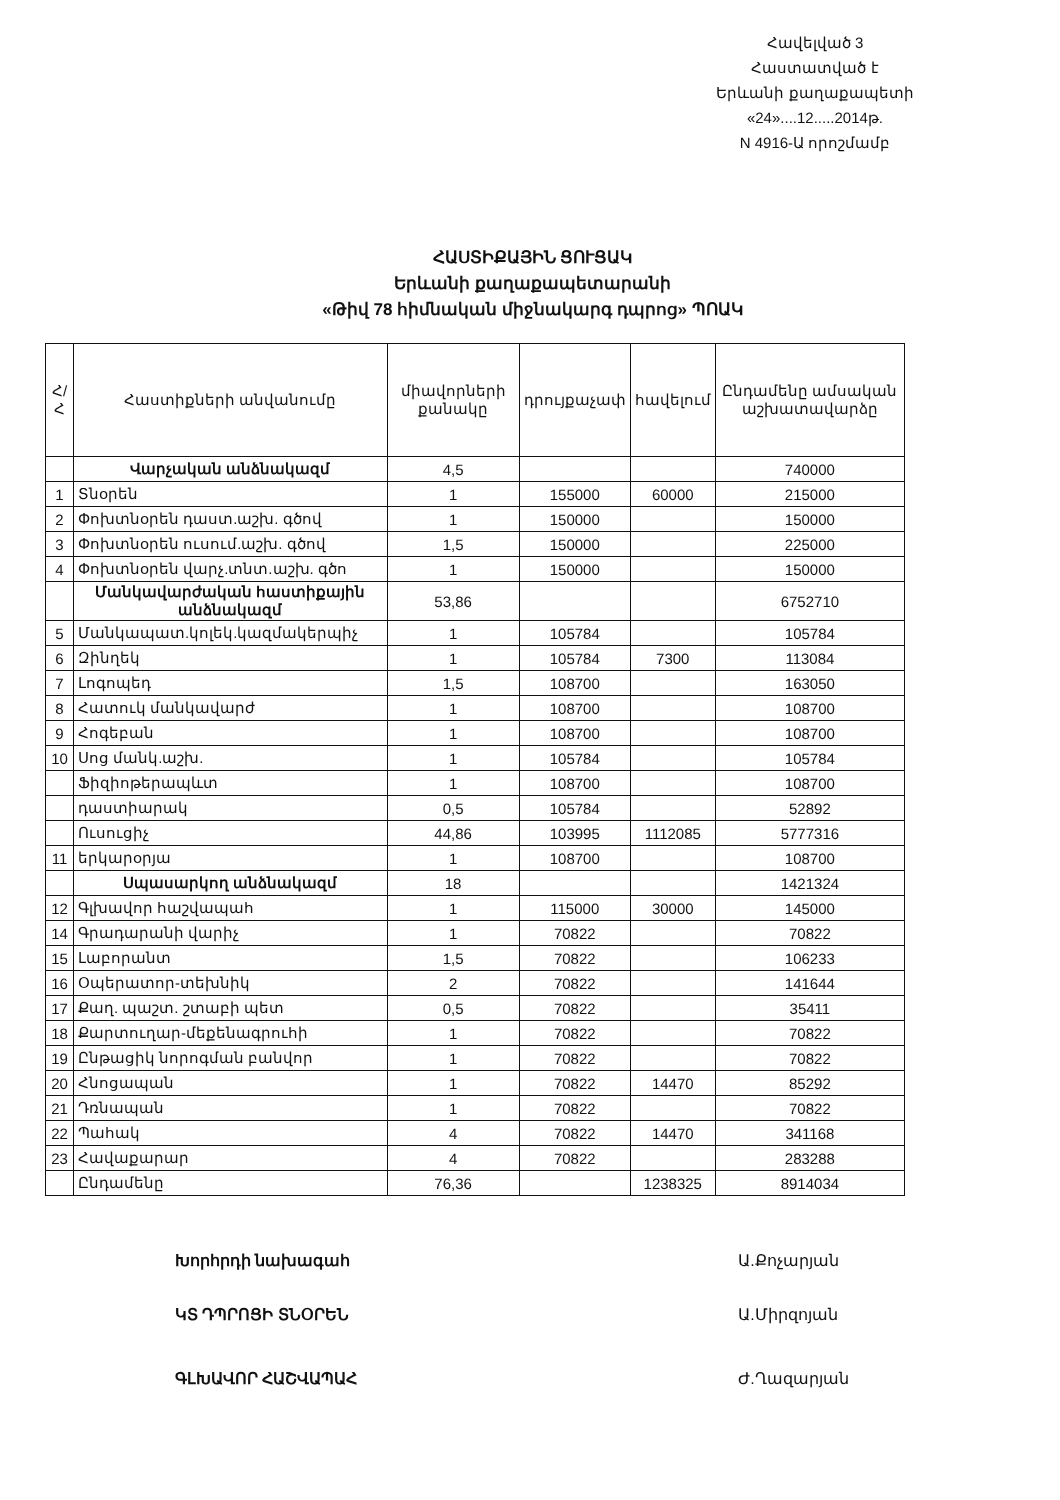Հավելված 3
Հաստատված է
Երևանի քաղաքապետի
«24»....12.....2014թ.
N 4916-Ա որոշմամբ
ՀԱՍՏԻՔԱՅԻՆ ՑՈՒՑԱԿ
Երևանի քաղաքապետարանի
«Թիվ 78 հիմնական միջնակարգ դպրոց» ՊՈԱԿ
| Հ/Հ | Հաստիքների անվանումը | միավորների քանակը | դրույքաչափ | հավելում | Ընդամենը ամսական աշխատավարձը |
| --- | --- | --- | --- | --- | --- |
| | Վարչական անձնակազմ | 4,5 | | | 740000 |
| 1 | Տնօրեն | 1 | 155000 | 60000 | 215000 |
| 2 | Փոխտնօրեն դաստ.աշխ. գծով | 1 | 150000 | | 150000 |
| 3 | Փոխտնօրեն ուսում.աշխ. գծով | 1,5 | 150000 | | 225000 |
| 4 | Փոխտնօրեն վարչ.տնտ.աշխ. գծո | 1 | 150000 | | 150000 |
| | Մանկավարժական հաստիքային անձնակազմ | 53,86 | | | 6752710 |
| 5 | Մանկապատ.կոլեկ.կազմակերպիչ | 1 | 105784 | | 105784 |
| 6 | Զինղեկ | 1 | 105784 | 7300 | 113084 |
| 7 | Լոգոպեդ | 1,5 | 108700 | | 163050 |
| 8 | Հատուկ մանկավարժ | 1 | 108700 | | 108700 |
| 9 | Հոգեբան | 1 | 108700 | | 108700 |
| 10 | Սոց մանկ.աշխ. | 1 | 105784 | | 105784 |
| | Ֆիզիոթերապևտ | 1 | 108700 | | 108700 |
| | դաստիարակ | 0,5 | 105784 | | 52892 |
| | Ուսուցիչ | 44,86 | 103995 | 1112085 | 5777316 |
| 11 | երկարօրյա | 1 | 108700 | | 108700 |
| | Սպասարկող անձնակազմ | 18 | | | 1421324 |
| 12 | Գլխավոր հաշվապահ | 1 | 115000 | 30000 | 145000 |
| 14 | Գրադարանի վարիչ | 1 | 70822 | | 70822 |
| 15 | Լաբորանտ | 1,5 | 70822 | | 106233 |
| 16 | Օպերատոր-տեխնիկ | 2 | 70822 | | 141644 |
| 17 | Քաղ. պաշտ. շտաբի պետ | 0,5 | 70822 | | 35411 |
| 18 | Քարտուղար-մեքենագրուհի | 1 | 70822 | | 70822 |
| 19 | Ընթացիկ նորոգման բանվոր | 1 | 70822 | | 70822 |
| 20 | Հնոցապան | 1 | 70822 | 14470 | 85292 |
| 21 | Դռնապան | 1 | 70822 | | 70822 |
| 22 | Պահակ | 4 | 70822 | 14470 | 341168 |
| 23 | Հավաքարար | 4 | 70822 | | 283288 |
| | Ընդամենը | 76,36 | | 1238325 | 8914034 |
Խորհրդի նախագահ Ա.Քոչարյան
ԿՏ ԴՊՐՈՑԻ ՏՆՕՐԵՆ Ա.Միրզոյան
ԳԼԽԱՎՈՐ ՀԱՇՎԱՊԱՀ Ժ.Ղազարյան